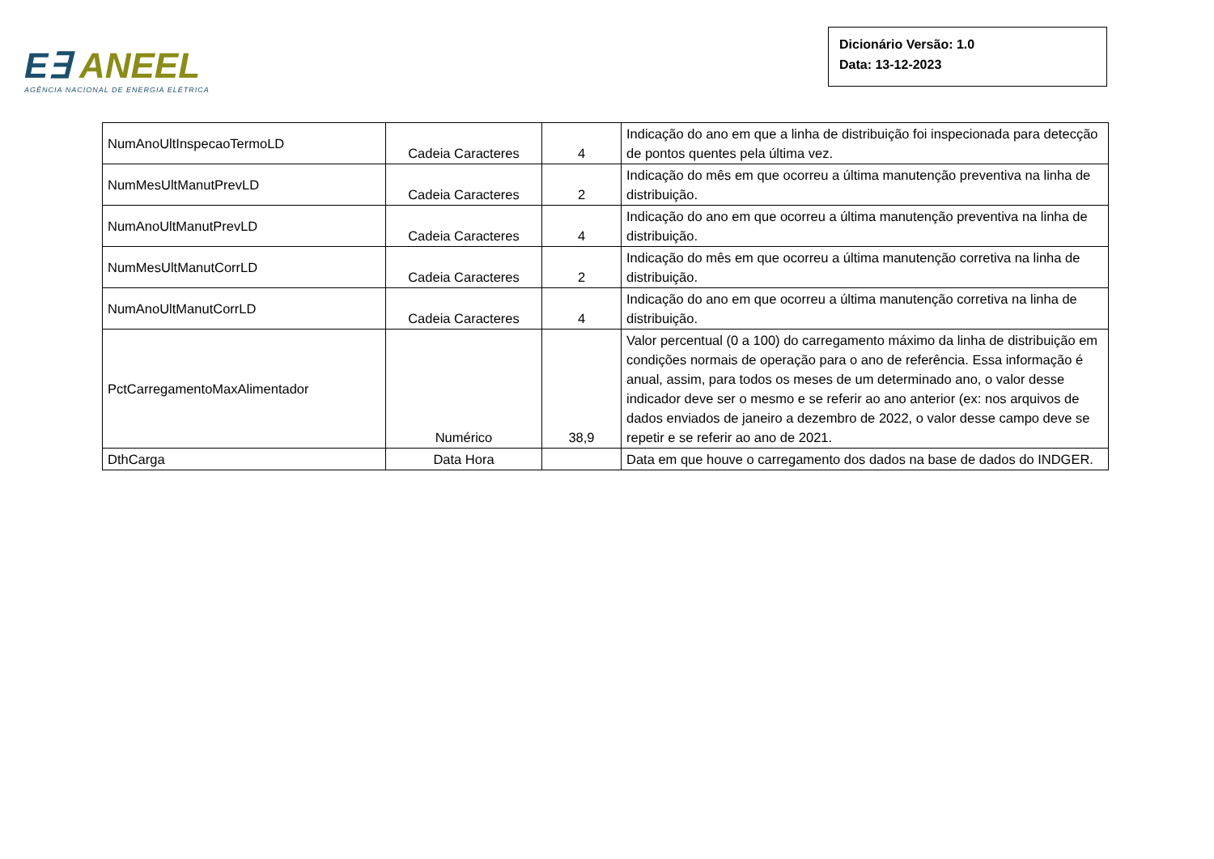E∃ ANEEL
AGÊNCIA NACIONAL DE ENERGIA ELÉTRICA
Dicionário Versão: 1.0
Data: 13-12-2023
| NumAnoUltInspecaoTermoLD | Cadeia Caracteres | 4 | Indicação do ano em que a linha de distribuição foi inspecionada para detecção de pontos quentes pela última vez. |
| NumMesUltManutPrevLD | Cadeia Caracteres | 2 | Indicação do mês em que ocorreu a última manutenção preventiva na linha de distribuição. |
| NumAnoUltManutPrevLD | Cadeia Caracteres | 4 | Indicação do ano em que ocorreu a última manutenção preventiva na linha de distribuição. |
| NumMesUltManutCorrLD | Cadeia Caracteres | 2 | Indicação do mês em que ocorreu a última manutenção corretiva na linha de distribuição. |
| NumAnoUltManutCorrLD | Cadeia Caracteres | 4 | Indicação do ano em que ocorreu a última manutenção corretiva na linha de distribuição. |
| PctCarregamentoMaxAlimentador | Numérico | 38,9 | Valor percentual (0 a 100) do carregamento máximo da linha de distribuição em condições normais de operação para o ano de referência. Essa informação é anual, assim, para todos os meses de um determinado ano, o valor desse indicador deve ser o mesmo e se referir ao ano anterior (ex: nos arquivos de dados enviados de janeiro a dezembro de 2022, o valor desse campo deve se repetir e se referir ao ano de 2021. |
| DthCarga | Data Hora | | Data em que houve o carregamento dos dados na base de dados do INDGER. |